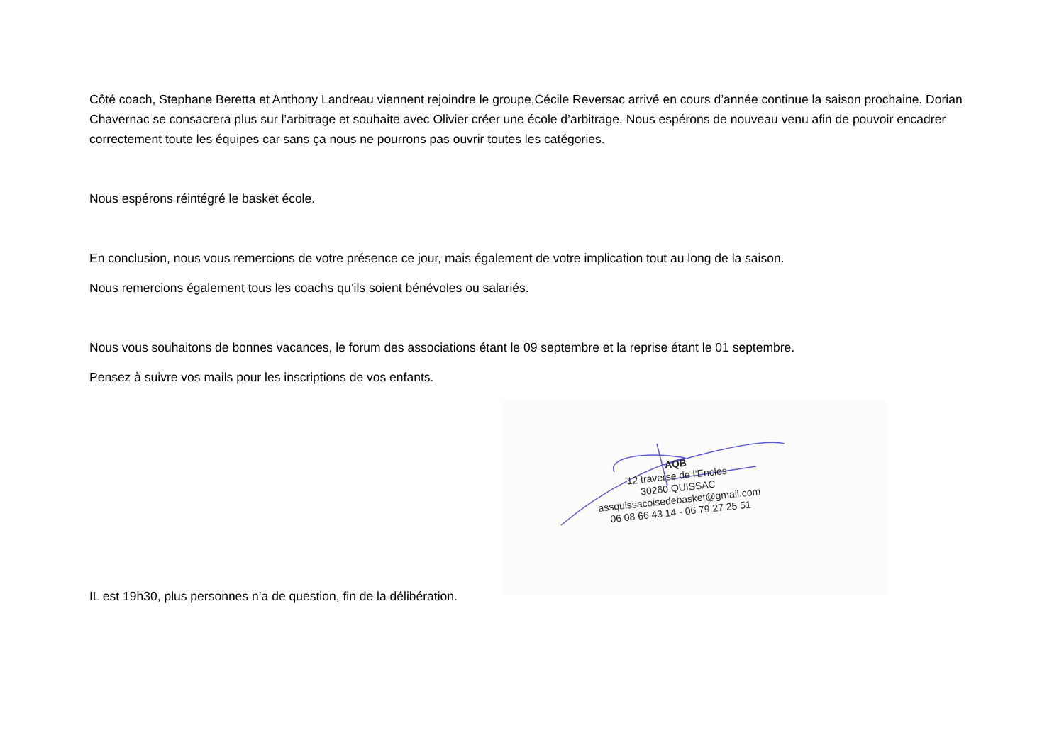Côté coach, Stephane Beretta et Anthony Landreau viennent rejoindre le groupe,Cécile Reversac arrivé en cours d’année continue la saison prochaine. Dorian Chavernac se consacrera plus sur l’arbitrage et souhaite avec Olivier créer une école d’arbitrage. Nous espérons de nouveau venu afin de pouvoir encadrer correctement toute les équipes car sans ça nous ne pourrons pas ouvrir toutes les catégories.
Nous espérons réintégré le basket école.
En conclusion, nous vous remercions de votre présence ce jour, mais également de votre implication tout au long de la saison.
Nous remercions également tous les coachs qu’ils soient bénévoles ou salariés.
Nous vous souhaitons de bonnes vacances, le forum des associations étant le 09 septembre et la reprise étant le 01 septembre.
Pensez à suivre vos mails pour les inscriptions de vos enfants.
AQB
12 traverse de l’Enclos
30260 QUISSAC
assquissacoisedebasket@gmail.com
06 08 66 43 14 - 06 79 27 25 51
IL est 19h30, plus personnes n’a de question, fin de la délibération.